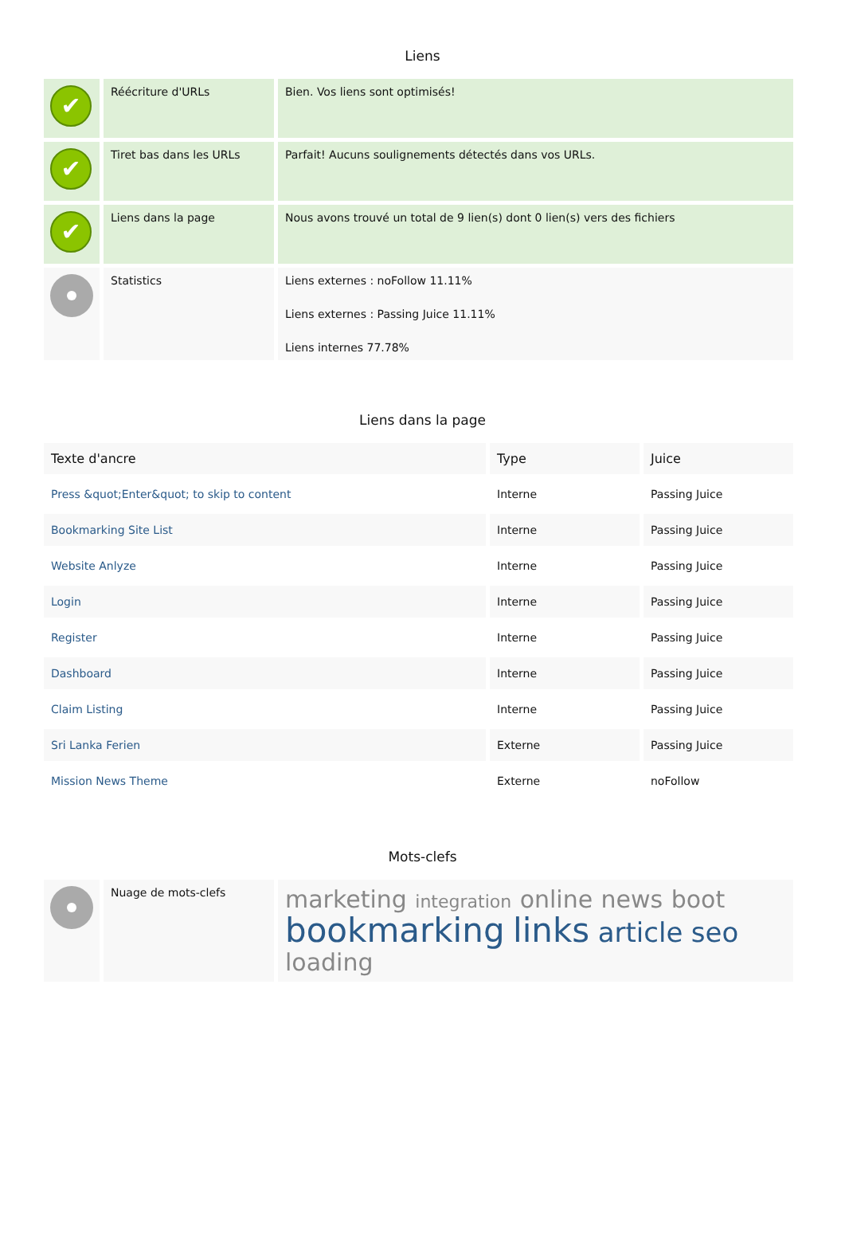Liens
| ✔ | Réécriture d'URLs | Bien. Vos liens sont optimisés! |
| ✔ | Tiret bas dans les URLs | Parfait! Aucuns soulignements détectés dans vos URLs. |
| ✔ | Liens dans la page | Nous avons trouvé un total de 9 lien(s) dont 0 lien(s) vers des fichiers |
| | Statistics | Liens externes : noFollow 11.11% Liens externes : Passing Juice 11.11% Liens internes 77.78% |
Liens dans la page
| Texte d'ancre | Type | Juice |
| --- | --- | --- |
| Press &quot;Enter&quot; to skip to content | Interne | Passing Juice |
| Bookmarking Site List | Interne | Passing Juice |
| Website Anlyze | Interne | Passing Juice |
| Login | Interne | Passing Juice |
| Register | Interne | Passing Juice |
| Dashboard | Interne | Passing Juice |
| Claim Listing | Interne | Passing Juice |
| Sri Lanka Ferien | Externe | Passing Juice |
| Mission News Theme | Externe | noFollow |
Mots-clefs
| | Nuage de mots-clefs | marketing integration online news boot bookmarking links article seo loading |